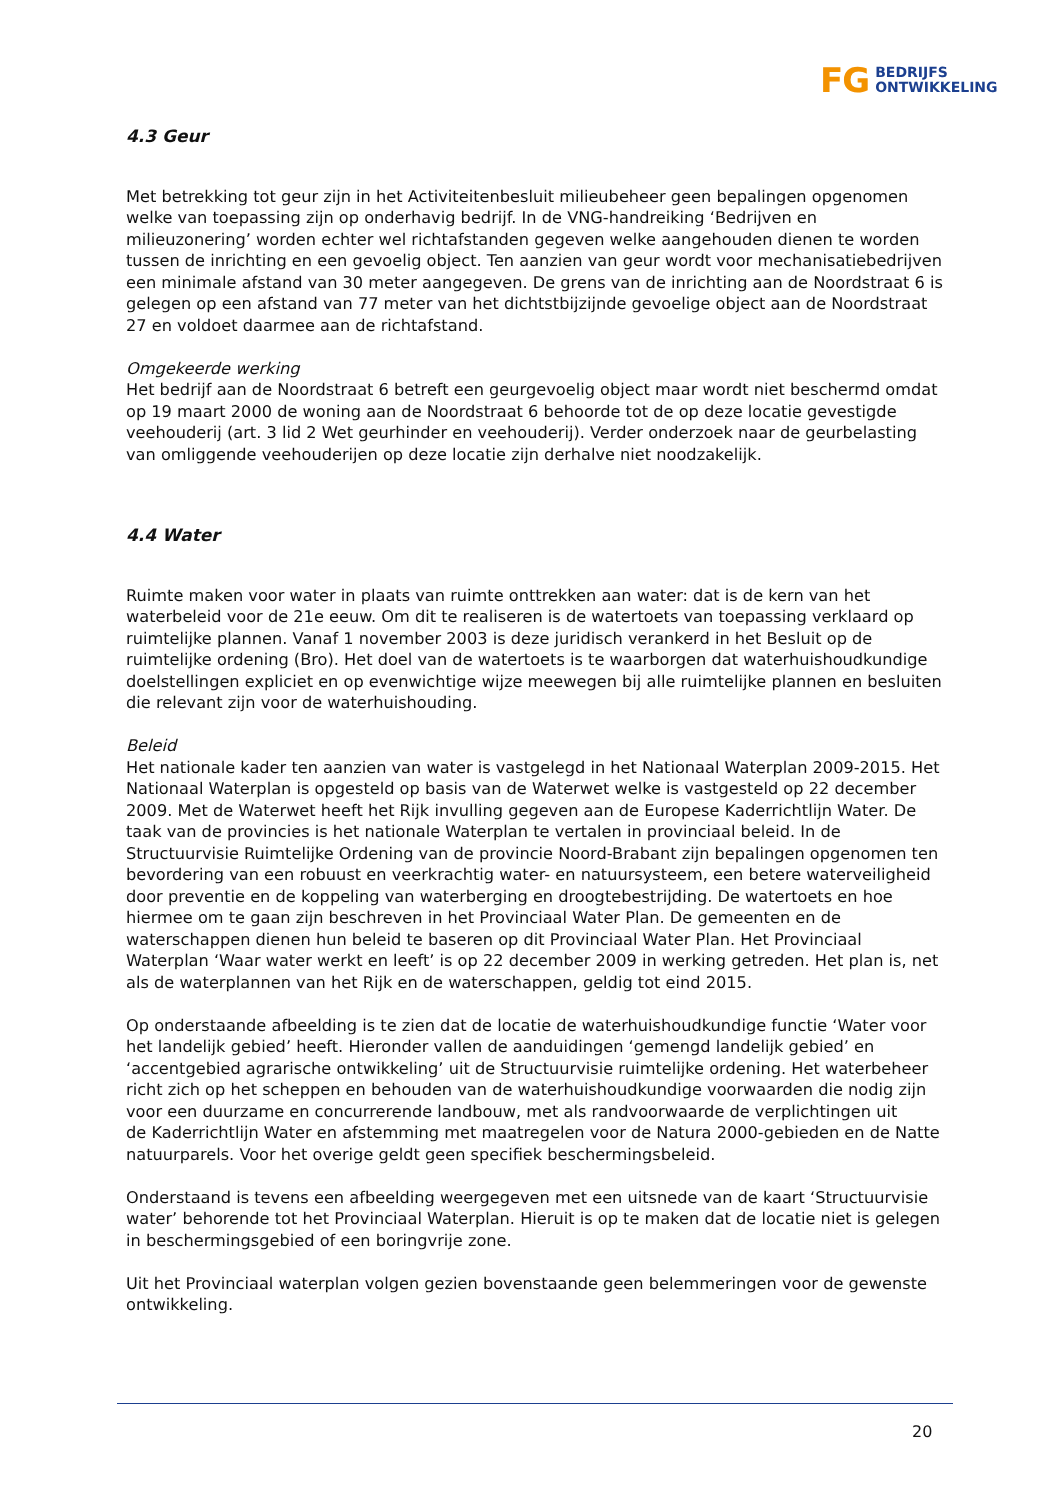FG BEDRIJFS
ONTWIKKELING
4.3 Geur
Met betrekking tot geur zijn in het Activiteitenbesluit milieubeheer geen bepalingen opgenomen welke van toepassing zijn op onderhavig bedrijf. In de VNG-handreiking ‘Bedrijven en milieuzonering’ worden echter wel richtafstanden gegeven welke aangehouden dienen te worden tussen de inrichting en een gevoelig object. Ten aanzien van geur wordt voor mechanisatiebedrijven een minimale afstand van 30 meter aangegeven. De grens van de inrichting aan de Noordstraat 6 is gelegen op een afstand van 77 meter van het dichtstbijzijnde gevoelige object aan de Noordstraat 27 en voldoet daarmee aan de richtafstand.
Omgekeerde werking
Het bedrijf aan de Noordstraat 6 betreft een geurgevoelig object maar wordt niet beschermd omdat op 19 maart 2000 de woning aan de Noordstraat 6 behoorde tot de op deze locatie gevestigde veehouderij (art. 3 lid 2 Wet geurhinder en veehouderij). Verder onderzoek naar de geurbelasting van omliggende veehouderijen op deze locatie zijn derhalve niet noodzakelijk.
4.4 Water
Ruimte maken voor water in plaats van ruimte onttrekken aan water: dat is de kern van het waterbeleid voor de 21e eeuw. Om dit te realiseren is de watertoets van toepassing verklaard op ruimtelijke plannen. Vanaf 1 november 2003 is deze juridisch verankerd in het Besluit op de ruimtelijke ordening (Bro). Het doel van de watertoets is te waarborgen dat waterhuishoudkundige doelstellingen expliciet en op evenwichtige wijze meewegen bij alle ruimtelijke plannen en besluiten die relevant zijn voor de waterhuishouding.
Beleid
Het nationale kader ten aanzien van water is vastgelegd in het Nationaal Waterplan 2009-2015. Het Nationaal Waterplan is opgesteld op basis van de Waterwet welke is vastgesteld op 22 december 2009. Met de Waterwet heeft het Rijk invulling gegeven aan de Europese Kaderrichtlijn Water. De taak van de provincies is het nationale Waterplan te vertalen in provinciaal beleid. In de Structuurvisie Ruimtelijke Ordening van de provincie Noord-Brabant zijn bepalingen opgenomen ten bevordering van een robuust en veerkrachtig water- en natuursysteem, een betere waterveiligheid door preventie en de koppeling van waterberging en droogtebestrijding. De watertoets en hoe hiermee om te gaan zijn beschreven in het Provinciaal Water Plan. De gemeenten en de waterschappen dienen hun beleid te baseren op dit Provinciaal Water Plan. Het Provinciaal Waterplan ‘Waar water werkt en leeft’ is op 22 december 2009 in werking getreden. Het plan is, net als de waterplannen van het Rijk en de waterschappen, geldig tot eind 2015.
Op onderstaande afbeelding is te zien dat de locatie de waterhuishoudkundige functie ‘Water voor het landelijk gebied’ heeft. Hieronder vallen de aanduidingen ‘gemengd landelijk gebied’ en ‘accentgebied agrarische ontwikkeling’ uit de Structuurvisie ruimtelijke ordening. Het waterbeheer richt zich op het scheppen en behouden van de waterhuishoudkundige voorwaarden die nodig zijn voor een duurzame en concurrerende landbouw, met als randvoorwaarde de verplichtingen uit
de Kaderrichtlijn Water en afstemming met maatregelen voor de Natura 2000-gebieden en de Natte natuurparels. Voor het overige geldt geen specifiek beschermingsbeleid.
Onderstaand is tevens een afbeelding weergegeven met een uitsnede van de kaart ‘Structuurvisie water’ behorende tot het Provinciaal Waterplan. Hieruit is op te maken dat de locatie niet is gelegen in beschermingsgebied of een boringvrije zone.
Uit het Provinciaal waterplan volgen gezien bovenstaande geen belemmeringen voor de gewenste ontwikkeling.
20